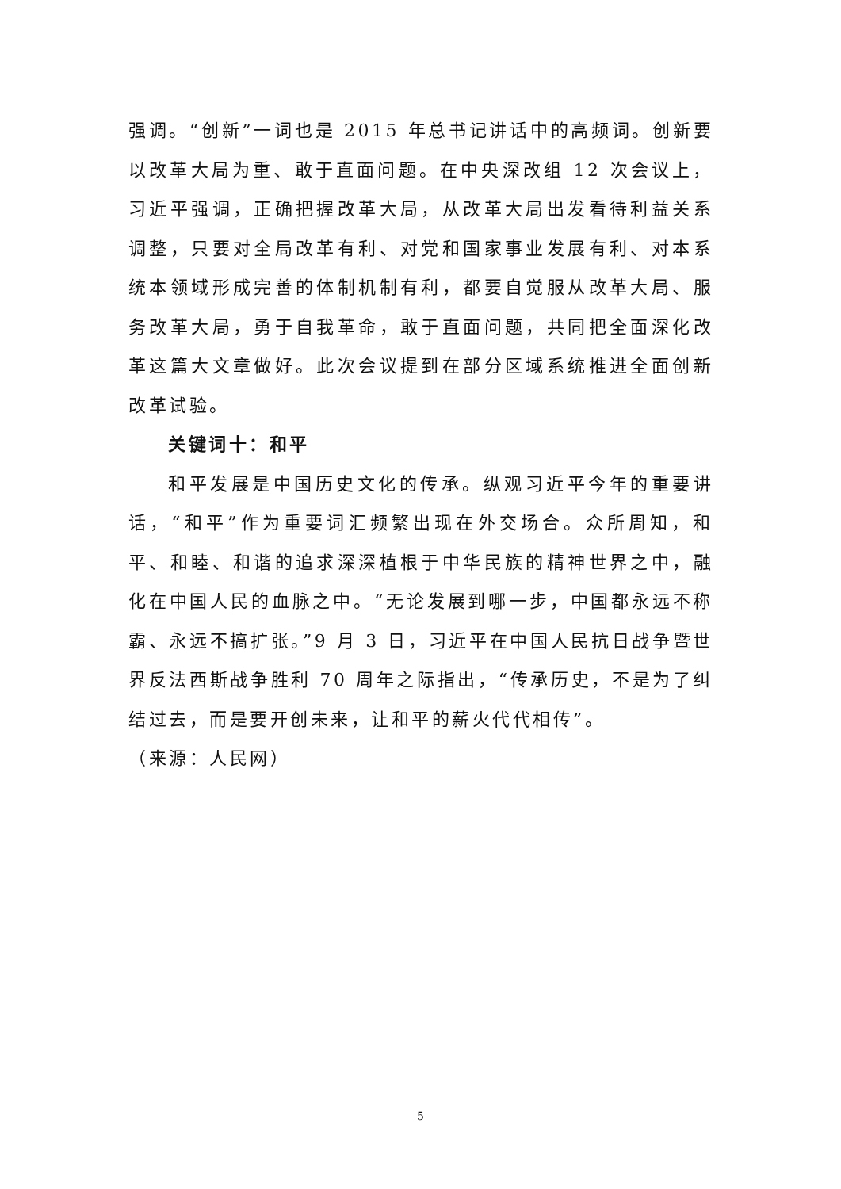强调。“创新”一词也是 2015 年总书记讲话中的高频词。创新要以改革大局为重、敢于直面问题。在中央深改组 12 次会议上，习近平强调，正确把握改革大局，从改革大局出发看待利益关系调整，只要对全局改革有利、对党和国家事业发展有利、对本系统本领域形成完善的体制机制有利，都要自觉服从改革大局、服务改革大局，勇于自我革命，敢于直面问题，共同把全面深化改革这篇大文章做好。此次会议提到在部分区域系统推进全面创新改革试验。
关键词十：和平
和平发展是中国历史文化的传承。纵观习近平今年的重要讲话，“和平”作为重要词汇频繁出现在外交场合。众所周知，和平、和睦、和谐的追求深深植根于中华民族的精神世界之中，融化在中国人民的血脉之中。“无论发展到哪一步，中国都永远不称霸、永远不搞扩张。”9 月 3 日，习近平在中国人民抗日战争暨世界反法西斯战争胜利 70 周年之际指出，“传承历史，不是为了纠结过去，而是要开创未来，让和平的薪火代代相传”。
（来源：人民网）
5